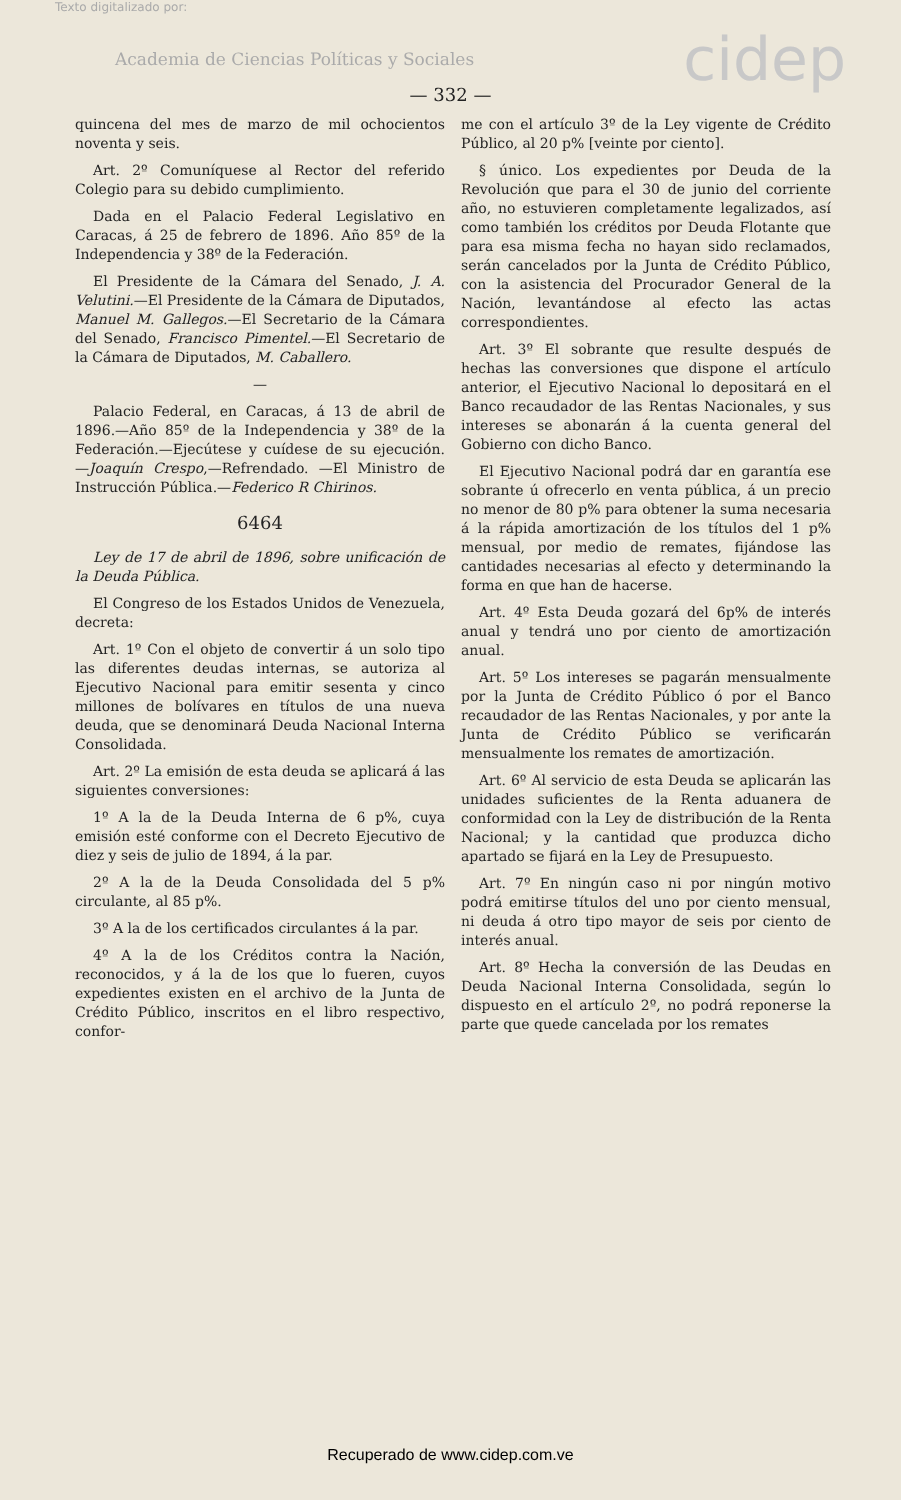Texto digitalizado por:
Academia de Ciencias Políticas y Sociales
cidep
— 332 —
quincena del mes de marzo de mil ochocientos noventa y seis.
Art. 2º Comuníquese al Rector del referido Colegio para su debido cumplimiento.
Dada en el Palacio Federal Legislativo en Caracas, á 25 de febrero de 1896. Año 85º de la Independencia y 38º de la Federación.
El Presidente de la Cámara del Senado, J. A. Velutini.—El Presidente de la Cámara de Diputados, Manuel M. Gallegos.—El Secretario de la Cámara del Senado, Francisco Pimentel.—El Secretario de la Cámara de Diputados, M. Caballero.
—
Palacio Federal, en Caracas, á 13 de abril de 1896.—Año 85º de la Independencia y 38º de la Federación.—Ejecútese y cuídese de su ejecución.—Joaquín Crespo,—Refrendado. —El Ministro de Instrucción Pública.—Federico R Chirinos.
6464
Ley de 17 de abril de 1896, sobre unificación de la Deuda Pública.
El Congreso de los Estados Unidos de Venezuela, decreta:
Art. 1º Con el objeto de convertir á un solo tipo las diferentes deudas internas, se autoriza al Ejecutivo Nacional para emitir sesenta y cinco millones de bolívares en títulos de una nueva deuda, que se denominará Deuda Nacional Interna Consolidada.
Art. 2º La emisión de esta deuda se aplicará á las siguientes conversiones:
1º A la de la Deuda Interna de 6 p%, cuya emisión esté conforme con el Decreto Ejecutivo de diez y seis de julio de 1894, á la par.
2º A la de la Deuda Consolidada del 5 p% circulante, al 85 p%.
3º A la de los certificados circulantes á la par.
4º A la de los Créditos contra la Nación, reconocidos, y á la de los que lo fueren, cuyos expedientes existen en el archivo de la Junta de Crédito Público, inscritos en el libro respectivo, confor-
me con el artículo 3º de la Ley vigente de Crédito Público, al 20 p% [veinte por ciento].
§ único. Los expedientes por Deuda de la Revolución que para el 30 de junio del corriente año, no estuvieren completamente legalizados, así como también los créditos por Deuda Flotante que para esa misma fecha no hayan sido reclamados, serán cancelados por la Junta de Crédito Público, con la asistencia del Procurador General de la Nación, levantándose al efecto las actas correspondientes.
Art. 3º El sobrante que resulte después de hechas las conversiones que dispone el artículo anterior, el Ejecutivo Nacional lo depositará en el Banco recaudador de las Rentas Nacionales, y sus intereses se abonarán á la cuenta general del Gobierno con dicho Banco.
El Ejecutivo Nacional podrá dar en garantía ese sobrante ú ofrecerlo en venta pública, á un precio no menor de 80 p% para obtener la suma necesaria á la rápida amortización de los títulos del 1 p% mensual, por medio de remates, fijándose las cantidades necesarias al efecto y determinando la forma en que han de hacerse.
Art. 4º Esta Deuda gozará del 6p% de interés anual y tendrá uno por ciento de amortización anual.
Art. 5º Los intereses se pagarán mensualmente por la Junta de Crédito Público ó por el Banco recaudador de las Rentas Nacionales, y por ante la Junta de Crédito Público se verificarán mensualmente los remates de amortización.
Art. 6º Al servicio de esta Deuda se aplicarán las unidades suficientes de la Renta aduanera de conformidad con la Ley de distribución de la Renta Nacional; y la cantidad que produzca dicho apartado se fijará en la Ley de Presupuesto.
Art. 7º En ningún caso ni por ningún motivo podrá emitirse títulos del uno por ciento mensual, ni deuda á otro tipo mayor de seis por ciento de interés anual.
Art. 8º Hecha la conversión de las Deudas en Deuda Nacional Interna Consolidada, según lo dispuesto en el artículo 2º, no podrá reponerse la parte que quede cancelada por los remates
Recuperado de www.cidep.com.ve